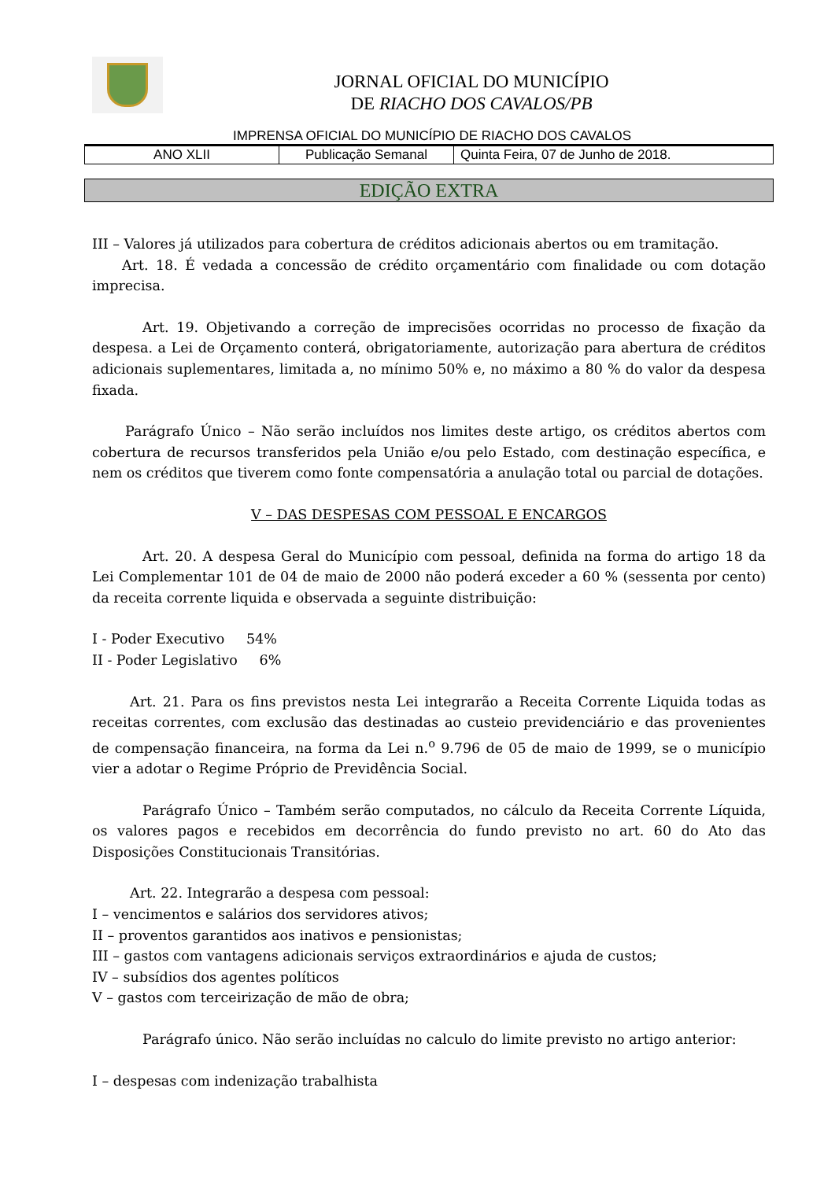JORNAL OFICIAL DO MUNICÍPIO
DE RIACHO DOS CAVALOS/PB
IMPRENSA OFICIAL DO MUNICÍPIO DE RIACHO DOS CAVALOS
| ANO XLII | Publicação Semanal | Quinta Feira, 07 de Junho de 2018. |
EDIÇÃO EXTRA
III – Valores já utilizados para cobertura de créditos adicionais abertos ou em tramitação.
Art. 18. É vedada a concessão de crédito orçamentário com finalidade ou com dotação imprecisa.
Art. 19. Objetivando a correção de imprecisões ocorridas no processo de fixação da despesa. a Lei de Orçamento conterá, obrigatoriamente, autorização para abertura de créditos adicionais suplementares, limitada a, no mínimo 50% e, no máximo a 80 % do valor da despesa fixada.
Parágrafo Único – Não serão incluídos nos limites deste artigo, os créditos abertos com cobertura de recursos transferidos pela União e/ou pelo Estado, com destinação específica, e nem os créditos que tiverem como fonte compensatória a anulação total ou parcial de dotações.
V – DAS DESPESAS COM PESSOAL E ENCARGOS
Art. 20. A despesa Geral do Município com pessoal, definida na forma do artigo 18 da Lei Complementar 101 de 04 de maio de 2000 não poderá exceder a 60 % (sessenta por cento) da receita corrente liquida e observada a seguinte distribuição:
I - Poder Executivo 54%
II - Poder Legislativo 6%
Art. 21. Para os fins previstos nesta Lei integrarão a Receita Corrente Liquida todas as receitas correntes, com exclusão das destinadas ao custeio previdenciário e das provenientes de compensação financeira, na forma da Lei n.<sup>o</sup> 9.796 de 05 de maio de 1999, se o município vier a adotar o Regime Próprio de Previdência Social.
Parágrafo Único – Também serão computados, no cálculo da Receita Corrente Líquida, os valores pagos e recebidos em decorrência do fundo previsto no art. 60 do Ato das Disposições Constitucionais Transitórias.
Art. 22. Integrarão a despesa com pessoal:
I – vencimentos e salários dos servidores ativos;
II – proventos garantidos aos inativos e pensionistas;
III – gastos com vantagens adicionais serviços extraordinários e ajuda de custos;
IV – subsídios dos agentes políticos
V – gastos com terceirização de mão de obra;
Parágrafo único. Não serão incluídas no calculo do limite previsto no artigo anterior:
I – despesas com indenização trabalhista